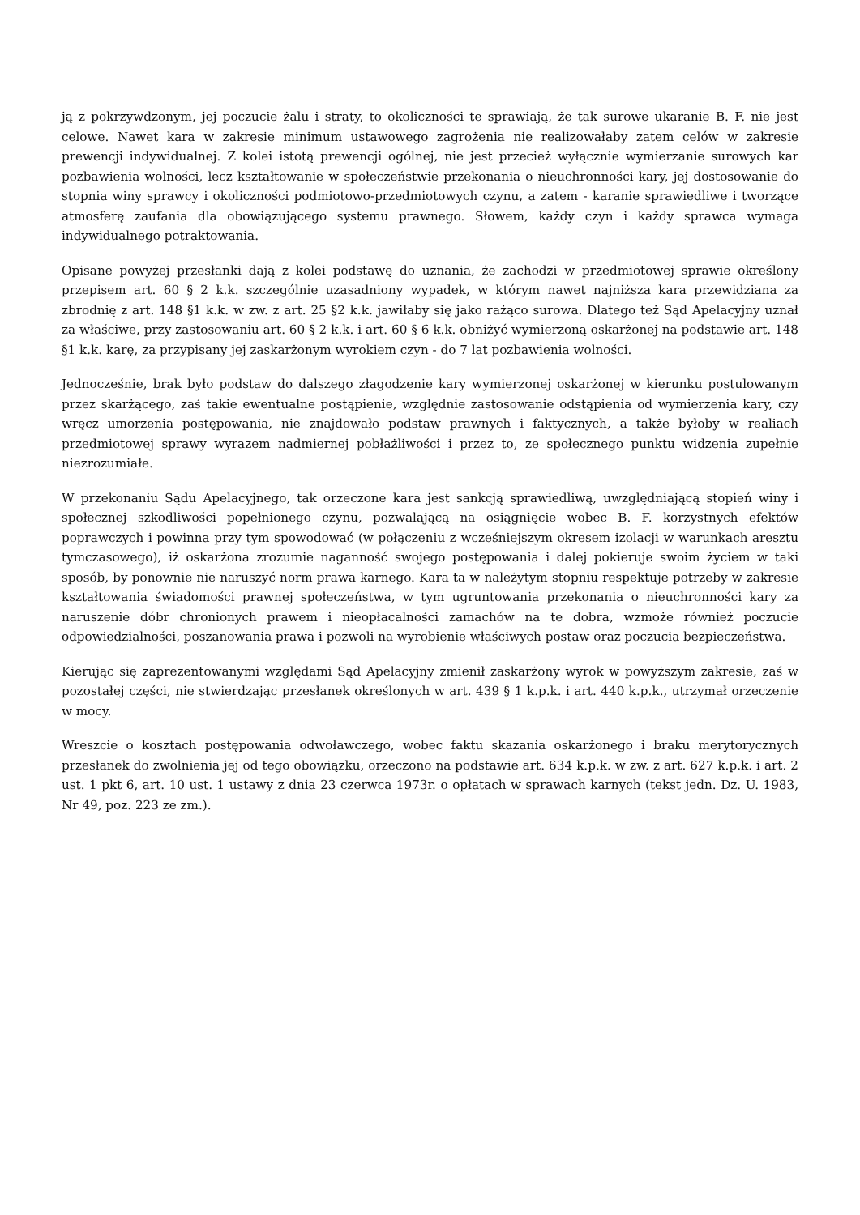ją z pokrzywdzonym, jej poczucie żalu i straty, to okoliczności te sprawiają, że tak surowe ukaranie B. F. nie jest celowe. Nawet kara w zakresie minimum ustawowego zagrożenia nie realizowałaby zatem celów w zakresie prewencji indywidualnej. Z kolei istotą prewencji ogólnej, nie jest przecież wyłącznie wymierzanie surowych kar pozbawienia wolności, lecz kształtowanie w społeczeństwie przekonania o nieuchronności kary, jej dostosowanie do stopnia winy sprawcy i okoliczności podmiotowo-przedmiotowych czynu, a zatem - karanie sprawiedliwe i tworzące atmosferę zaufania dla obowiązującego systemu prawnego. Słowem, każdy czyn i każdy sprawca wymaga indywidualnego potraktowania.
Opisane powyżej przesłanki dają z kolei podstawę do uznania, że zachodzi w przedmiotowej sprawie określony przepisem art. 60 § 2 k.k. szczególnie uzasadniony wypadek, w którym nawet najniższa kara przewidziana za zbrodnię z art. 148 §1 k.k. w zw. z art. 25 §2 k.k. jawiłaby się jako rażąco surowa. Dlatego też Sąd Apelacyjny uznał za właściwe, przy zastosowaniu art. 60 § 2 k.k. i art. 60 § 6 k.k. obniżyć wymierzoną oskarżonej na podstawie art. 148 §1 k.k. karę, za przypisany jej zaskarżonym wyrokiem czyn - do 7 lat pozbawienia wolności.
Jednocześnie, brak było podstaw do dalszego złagodzenie kary wymierzonej oskarżonej w kierunku postulowanym przez skarżącego, zaś takie ewentualne postąpienie, względnie zastosowanie odstąpienia od wymierzenia kary, czy wręcz umorzenia postępowania, nie znajdowało podstaw prawnych i faktycznych, a także byłoby w realiach przedmiotowej sprawy wyrazem nadmiernej pobłażliwości i przez to, ze społecznego punktu widzenia zupełnie niezrozumiałe.
W przekonaniu Sądu Apelacyjnego, tak orzeczone kara jest sankcją sprawiedliwą, uwzględniającą stopień winy i społecznej szkodliwości popełnionego czynu, pozwalającą na osiągnięcie wobec B. F. korzystnych efektów poprawczych i powinna przy tym spowodować (w połączeniu z wcześniejszym okresem izolacji w warunkach aresztu tymczasowego), iż oskarżona zrozumie naganność swojego postępowania i dalej pokieruje swoim życiem w taki sposób, by ponownie nie naruszyć norm prawa karnego. Kara ta w należytym stopniu respektuje potrzeby w zakresie kształtowania świadomości prawnej społeczeństwa, w tym ugruntowania przekonania o nieuchronności kary za naruszenie dóbr chronionych prawem i nieopłacalności zamachów na te dobra, wzmoże również poczucie odpowiedzialności, poszanowania prawa i pozwoli na wyrobienie właściwych postaw oraz poczucia bezpieczeństwa.
Kierując się zaprezentowanymi względami Sąd Apelacyjny zmienił zaskarżony wyrok w powyższym zakresie, zaś w pozostałej części, nie stwierdzając przesłanek określonych w art. 439 § 1 k.p.k. i art. 440 k.p.k., utrzymał orzeczenie w mocy.
Wreszcie o kosztach postępowania odwoławczego, wobec faktu skazania oskarżonego i braku merytorycznych przesłanek do zwolnienia jej od tego obowiązku, orzeczono na podstawie art. 634 k.p.k. w zw. z art. 627 k.p.k. i art. 2 ust. 1 pkt 6, art. 10 ust. 1 ustawy z dnia 23 czerwca 1973r. o opłatach w sprawach karnych (tekst jedn. Dz. U. 1983, Nr 49, poz. 223 ze zm.).